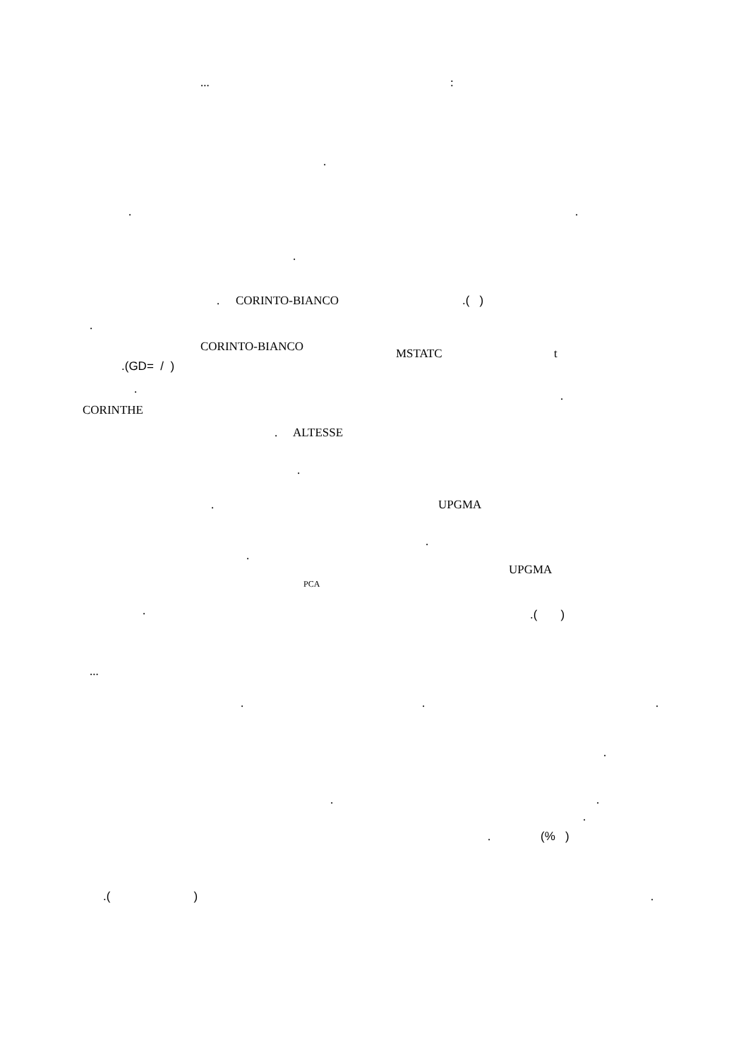...:
.
..
.
. CORINTO-BIANCO.( )
.
CORINTO-BIANCO MSTATC t
.(GD= / )
..
CORINTHE
. ALTESSE
.
. UPGMA
.
.
UPGMA
PCA
..( )
...
...
.
..
.
. (% )
.( ).